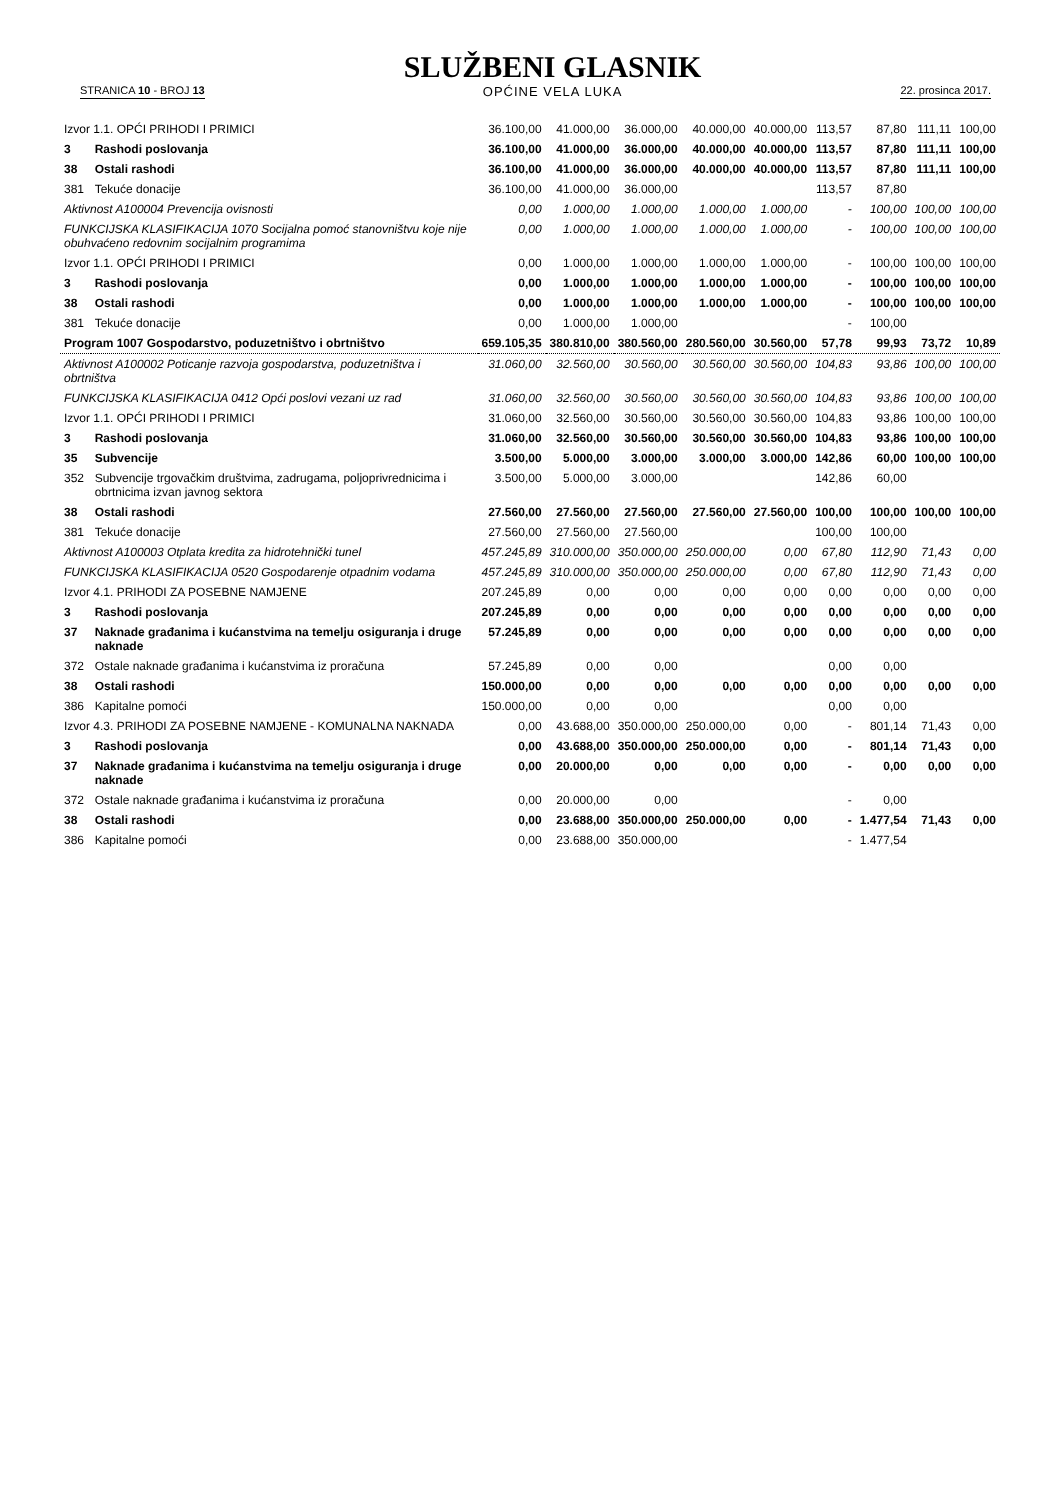STRANICA 10 - BROJ 13
SLUŽBENI GLASNIK
OPĆINE VELA LUKA
22. prosinca 2017.
| Izvor 1.1. OPĆI PRIHODI I PRIMICI | | 36.100,00 | 41.000,00 | 36.000,00 | 40.000,00 | 40.000,00 | 113,57 | 87,80 | 111,11 | 100,00 |
| 3 | Rashodi poslovanja | 36.100,00 | 41.000,00 | 36.000,00 | 40.000,00 | 40.000,00 | 113,57 | 87,80 | 111,11 | 100,00 |
| 38 | Ostali rashodi | 36.100,00 | 41.000,00 | 36.000,00 | 40.000,00 | 40.000,00 | 113,57 | 87,80 | 111,11 | 100,00 |
| 381 | Tekuće donacije | 36.100,00 | 41.000,00 | 36.000,00 | | | 113,57 | 87,80 | | |
| Aktivnost A100004 Prevencija ovisnosti | | 0,00 | 1.000,00 | 1.000,00 | 1.000,00 | 1.000,00 | - | 100,00 | 100,00 | 100,00 |
| FUNKCIJSKA KLASIFIKACIJA 1070 Socijalna pomoć stanovništvu koje nije obuhvaćeno redovnim socijalnim programima | | 0,00 | 1.000,00 | 1.000,00 | 1.000,00 | 1.000,00 | - | 100,00 | 100,00 | 100,00 |
| Izvor 1.1. OPĆI PRIHODI I PRIMICI | | 0,00 | 1.000,00 | 1.000,00 | 1.000,00 | 1.000,00 | - | 100,00 | 100,00 | 100,00 |
| 3 | Rashodi poslovanja | 0,00 | 1.000,00 | 1.000,00 | 1.000,00 | 1.000,00 | - | 100,00 | 100,00 | 100,00 |
| 38 | Ostali rashodi | 0,00 | 1.000,00 | 1.000,00 | 1.000,00 | 1.000,00 | - | 100,00 | 100,00 | 100,00 |
| 381 | Tekuće donacije | 0,00 | 1.000,00 | 1.000,00 | | | - | 100,00 | | |
| Program 1007 Gospodarstvo, poduzetništvo i obrtništvo | | 659.105,35 | 380.810,00 | 380.560,00 | 280.560,00 | 30.560,00 | 57,78 | 99,93 | 73,72 | 10,89 |
| Aktivnost A100002 Poticanje razvoja gospodarstva, poduzetništva i obrtništva | | 31.060,00 | 32.560,00 | 30.560,00 | 30.560,00 | 30.560,00 | 104,83 | 93,86 | 100,00 | 100,00 |
| FUNKCIJSKA KLASIFIKACIJA 0412 Opći poslovi vezani uz rad | | 31.060,00 | 32.560,00 | 30.560,00 | 30.560,00 | 30.560,00 | 104,83 | 93,86 | 100,00 | 100,00 |
| Izvor 1.1. OPĆI PRIHODI I PRIMICI | | 31.060,00 | 32.560,00 | 30.560,00 | 30.560,00 | 30.560,00 | 104,83 | 93,86 | 100,00 | 100,00 |
| 3 | Rashodi poslovanja | 31.060,00 | 32.560,00 | 30.560,00 | 30.560,00 | 30.560,00 | 104,83 | 93,86 | 100,00 | 100,00 |
| 35 | Subvencije | 3.500,00 | 5.000,00 | 3.000,00 | 3.000,00 | 3.000,00 | 142,86 | 60,00 | 100,00 | 100,00 |
| 352 | Subvencije trgovačkim društvima, zadrugama, poljoprivrednicima i obrtnicima izvan javnog sektora | 3.500,00 | 5.000,00 | 3.000,00 | | | 142,86 | 60,00 | | |
| 38 | Ostali rashodi | 27.560,00 | 27.560,00 | 27.560,00 | 27.560,00 | 27.560,00 | 100,00 | 100,00 | 100,00 | 100,00 |
| 381 | Tekuće donacije | 27.560,00 | 27.560,00 | 27.560,00 | | | 100,00 | 100,00 | | |
| Aktivnost A100003 Otplata kredita za hidrotehnički tunel | | 457.245,89 | 310.000,00 | 350.000,00 | 250.000,00 | 0,00 | 67,80 | 112,90 | 71,43 | 0,00 |
| FUNKCIJSKA KLASIFIKACIJA 0520 Gospodarenje otpadnim vodama | | 457.245,89 | 310.000,00 | 350.000,00 | 250.000,00 | 0,00 | 67,80 | 112,90 | 71,43 | 0,00 |
| Izvor 4.1. PRIHODI ZA POSEBNE NAMJENE | | 207.245,89 | 0,00 | 0,00 | 0,00 | 0,00 | 0,00 | 0,00 | 0,00 | 0,00 |
| 3 | Rashodi poslovanja | 207.245,89 | 0,00 | 0,00 | 0,00 | 0,00 | 0,00 | 0,00 | 0,00 | 0,00 |
| 37 | Naknade građanima i kućanstvima na temelju osiguranja i druge naknade | 57.245,89 | 0,00 | 0,00 | 0,00 | 0,00 | 0,00 | 0,00 | 0,00 | 0,00 |
| 372 | Ostale naknade građanima i kućanstvima iz proračuna | 57.245,89 | 0,00 | 0,00 | | | 0,00 | 0,00 | | |
| 38 | Ostali rashodi | 150.000,00 | 0,00 | 0,00 | 0,00 | 0,00 | 0,00 | 0,00 | 0,00 | 0,00 |
| 386 | Kapitalne pomoći | 150.000,00 | 0,00 | 0,00 | | | 0,00 | 0,00 | | |
| Izvor 4.3. PRIHODI ZA POSEBNE NAMJENE - KOMUNALNA NAKNADA | | 0,00 | 43.688,00 | 350.000,00 | 250.000,00 | 0,00 | - | 801,14 | 71,43 | 0,00 |
| 3 | Rashodi poslovanja | 0,00 | 43.688,00 | 350.000,00 | 250.000,00 | 0,00 | - | 801,14 | 71,43 | 0,00 |
| 37 | Naknade građanima i kućanstvima na temelju osiguranja i druge naknade | 0,00 | 20.000,00 | 0,00 | 0,00 | 0,00 | - | 0,00 | 0,00 | 0,00 |
| 372 | Ostale naknade građanima i kućanstvima iz proračuna | 0,00 | 20.000,00 | 0,00 | | | - | 0,00 | | |
| 38 | Ostali rashodi | 0,00 | 23.688,00 | 350.000,00 | 250.000,00 | 0,00 | - | 1.477,54 | 71,43 | 0,00 |
| 386 | Kapitalne pomoći | 0,00 | 23.688,00 | 350.000,00 | | | - | 1.477,54 | | |